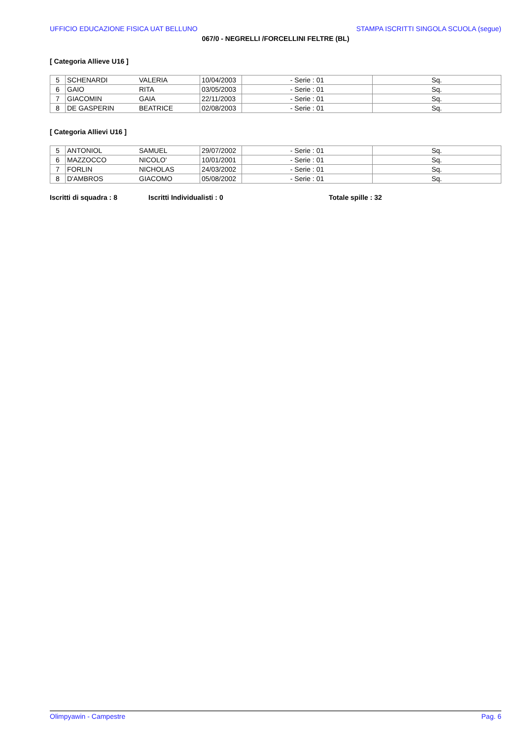UFFICIO EDUCAZIONE FISICA UAT BELLUNO STAMPA ISCRITTI SINGOLA SCUOLA (segue)
067/0 - NEGRELLI /FORCELLINI FELTRE (BL)
[ Categoria Allieve U16 ]
| 5 | SCHENARDI | VALERIA | 10/04/2003 | - Serie : 01 | Sq. |
| 6 | GAIO | RITA | 03/05/2003 | - Serie : 01 | Sq. |
| 7 | GIACOMIN | GAIA | 22/11/2003 | - Serie : 01 | Sq. |
| 8 | DE GASPERIN | BEATRICE | 02/08/2003 | - Serie : 01 | Sq. |
[ Categoria Allievi U16 ]
| 5 | ANTONIOL | SAMUEL | 29/07/2002 | - Serie : 01 | Sq. |
| 6 | MAZZOCCO | NICOLO' | 10/01/2001 | - Serie : 01 | Sq. |
| 7 | FORLIN | NICHOLAS | 24/03/2002 | - Serie : 01 | Sq. |
| 8 | D'AMBROS | GIACOMO | 05/08/2002 | - Serie : 01 | Sq. |
Iscritti di squadra : 8 Iscritti Individualisti : 0 Totale spille : 32
Olimpyawin - Campestre Pag. 6